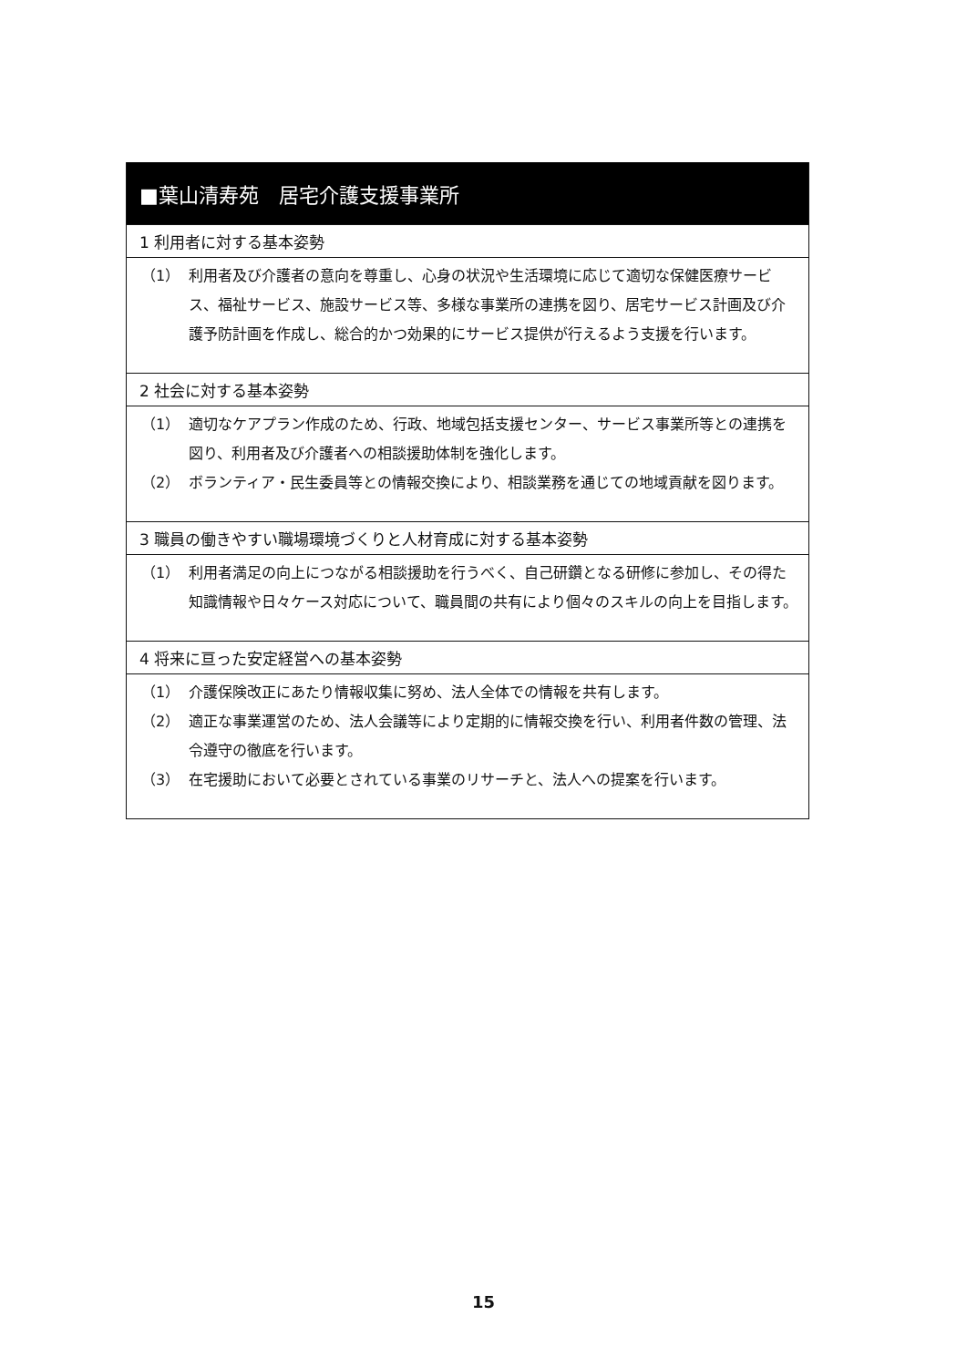■葉山清寿苑　居宅介護支援事業所
1 利用者に対する基本姿勢
（1） 利用者及び介護者の意向を尊重し、心身の状況や生活環境に応じて適切な保健医療サービス、福祉サービス、施設サービス等、多様な事業所の連携を図り、居宅サービス計画及び介護予防計画を作成し、総合的かつ効果的にサービス提供が行えるよう支援を行います。
2 社会に対する基本姿勢
（1） 適切なケアプラン作成のため、行政、地域包括支援センター、サービス事業所等との連携を図り、利用者及び介護者への相談援助体制を強化します。
（2） ボランティア・民生委員等との情報交換により、相談業務を通じての地域貢献を図ります。
3 職員の働きやすい職場環境づくりと人材育成に対する基本姿勢
（1） 利用者満足の向上につながる相談援助を行うべく、自己研鑽となる研修に参加し、その得た知識情報や日々ケース対応について、職員間の共有により個々のスキルの向上を目指します。
4 将来に亘った安定経営への基本姿勢
（1） 介護保険改正にあたり情報収集に努め、法人全体での情報を共有します。
（2） 適正な事業運営のため、法人会議等により定期的に情報交換を行い、利用者件数の管理、法令遵守の徹底を行います。
（3） 在宅援助において必要とされている事業のリサーチと、法人への提案を行います。
15